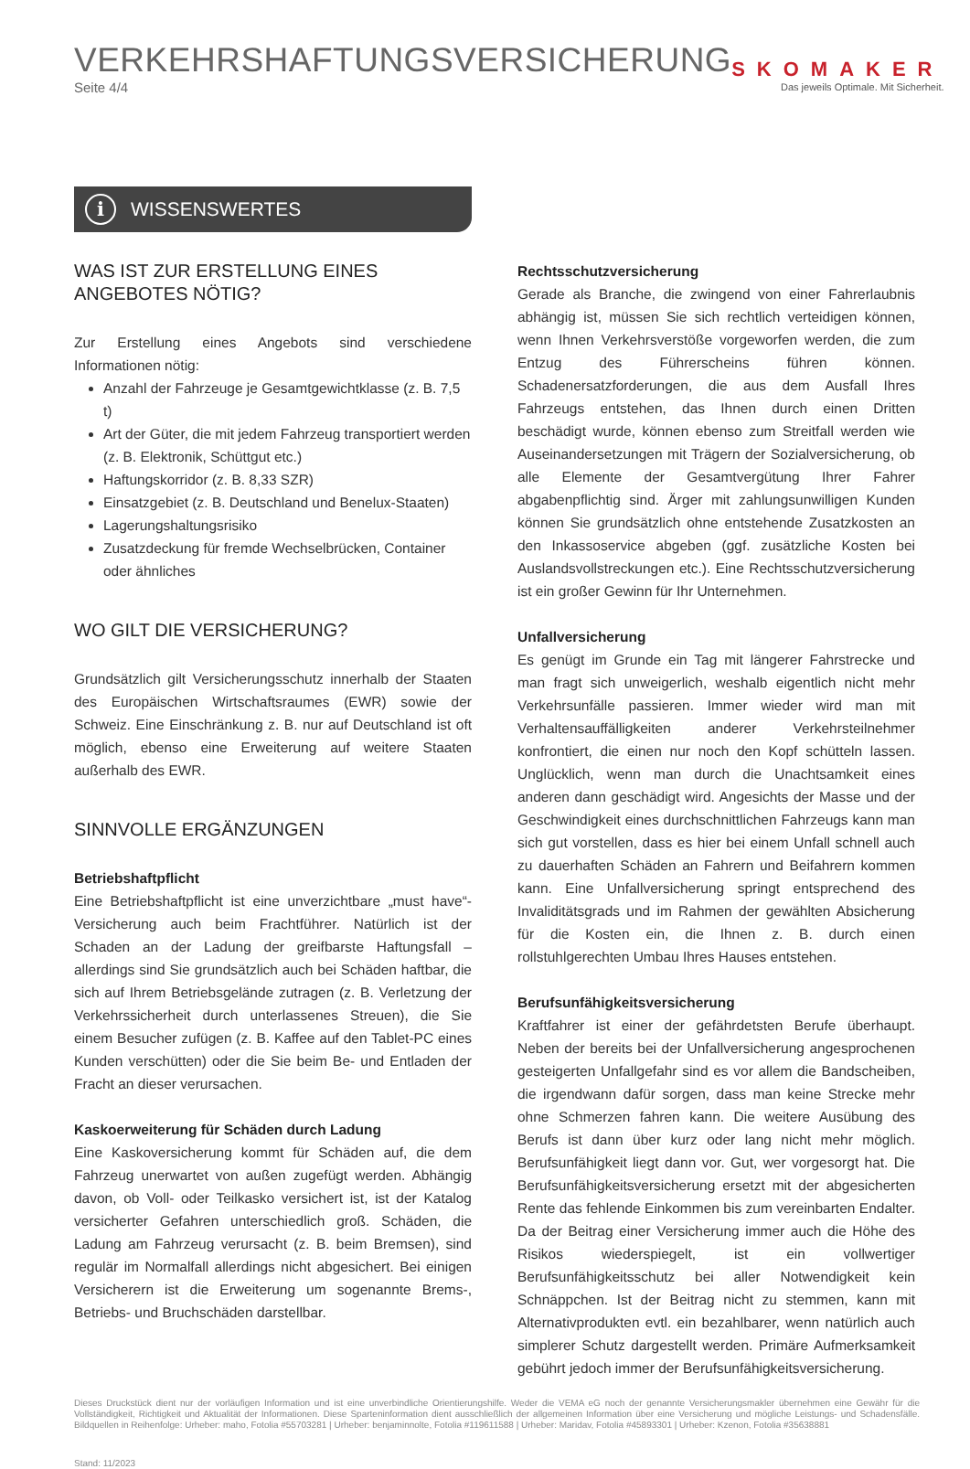VERKEHRSHAFTUNGSVERSICHERUNG
Seite 4/4
SKOMAKER
Das jeweils Optimale. Mit Sicherheit.
i WISSENSWERTES
WAS IST ZUR ERSTELLUNG EINES ANGEBOTES NÖTIG?
Zur Erstellung eines Angebots sind verschiedene Informationen nötig:
Anzahl der Fahrzeuge je Gesamtgewichtklasse (z. B. 7,5 t)
Art der Güter, die mit jedem Fahrzeug transportiert werden (z. B. Elektronik, Schüttgut etc.)
Haftungskorridor (z. B. 8,33 SZR)
Einsatzgebiet (z. B. Deutschland und Benelux-Staaten)
Lagerungshaltungsrisiko
Zusatzdeckung für fremde Wechselbrücken, Container oder ähnliches
WO GILT DIE VERSICHERUNG?
Grundsätzlich gilt Versicherungsschutz innerhalb der Staaten des Europäischen Wirtschaftsraumes (EWR) sowie der Schweiz. Eine Einschränkung z. B. nur auf Deutschland ist oft möglich, ebenso eine Erweiterung auf weitere Staaten außerhalb des EWR.
SINNVOLLE ERGÄNZUNGEN
Betriebshaftpflicht
Eine Betriebshaftpflicht ist eine unverzichtbare „must have“-Versicherung auch beim Frachtführer. Natürlich ist der Schaden an der Ladung der greifbarste Haftungsfall – allerdings sind Sie grundsätzlich auch bei Schäden haftbar, die sich auf Ihrem Betriebsgelände zutragen (z. B. Verletzung der Verkehrssicherheit durch unterlassenes Streuen), die Sie einem Besucher zufügen (z. B. Kaffee auf den Tablet-PC eines Kunden verschütten) oder die Sie beim Be- und Entladen der Fracht an dieser verursachen.
Kaskoerweiterung für Schäden durch Ladung
Eine Kaskoversicherung kommt für Schäden auf, die dem Fahrzeug unerwartet von außen zugefügt werden. Abhängig davon, ob Voll- oder Teilkasko versichert ist, ist der Katalog versicherter Gefahren unterschiedlich groß. Schäden, die Ladung am Fahrzeug verursacht (z. B. beim Bremsen), sind regulär im Normalfall allerdings nicht abgesichert. Bei einigen Versicherern ist die Erweiterung um sogenannte Brems-, Betriebs- und Bruchschäden darstellbar.
Rechtsschutzversicherung
Gerade als Branche, die zwingend von einer Fahrerlaubnis abhängig ist, müssen Sie sich rechtlich verteidigen können, wenn Ihnen Verkehrsverstöße vorgeworfen werden, die zum Entzug des Führerscheins führen können. Schadenersatzforderungen, die aus dem Ausfall Ihres Fahrzeugs entstehen, das Ihnen durch einen Dritten beschädigt wurde, können ebenso zum Streitfall werden wie Auseinandersetzungen mit Trägern der Sozialversicherung, ob alle Elemente der Gesamtvergütung Ihrer Fahrer abgabenpflichtig sind. Ärger mit zahlungsunwilligen Kunden können Sie grundsätzlich ohne entstehende Zusatzkosten an den Inkassoservice abgeben (ggf. zusätzliche Kosten bei Auslandsvollstreckungen etc.). Eine Rechtsschutzversicherung ist ein großer Gewinn für Ihr Unternehmen.
Unfallversicherung
Es genügt im Grunde ein Tag mit längerer Fahrstrecke und man fragt sich unweigerlich, weshalb eigentlich nicht mehr Verkehrsunfälle passieren. Immer wieder wird man mit Verhaltensauffälligkeiten anderer Verkehrsteilnehmer konfrontiert, die einen nur noch den Kopf schütteln lassen. Unglücklich, wenn man durch die Unachtsamkeit eines anderen dann geschädigt wird. Angesichts der Masse und der Geschwindigkeit eines durchschnittlichen Fahrzeugs kann man sich gut vorstellen, dass es hier bei einem Unfall schnell auch zu dauerhaften Schäden an Fahrern und Beifahrern kommen kann. Eine Unfallversicherung springt entsprechend des Invaliditätsgrads und im Rahmen der gewählten Absicherung für die Kosten ein, die Ihnen z. B. durch einen rollstuhlgerechten Umbau Ihres Hauses entstehen.
Berufsunfähigkeitsversicherung
Kraftfahrer ist einer der gefährdetsten Berufe überhaupt. Neben der bereits bei der Unfallversicherung angesprochenen gesteigerten Unfallgefahr sind es vor allem die Bandscheiben, die irgendwann dafür sorgen, dass man keine Strecke mehr ohne Schmerzen fahren kann. Die weitere Ausübung des Berufs ist dann über kurz oder lang nicht mehr möglich. Berufsunfähigkeit liegt dann vor. Gut, wer vorgesorgt hat. Die Berufsunfähigkeitsversicherung ersetzt mit der abgesicherten Rente das fehlende Einkommen bis zum vereinbarten Endalter. Da der Beitrag einer Versicherung immer auch die Höhe des Risikos wiederspiegelt, ist ein vollwertiger Berufsunfähigkeitsschutz bei aller Notwendigkeit kein Schnäppchen. Ist der Beitrag nicht zu stemmen, kann mit Alternativprodukten evtl. ein bezahlbarer, wenn natürlich auch simplerer Schutz dargestellt werden. Primäre Aufmerksamkeit gebührt jedoch immer der Berufsunfähigkeitsversicherung.
Dieses Druckstück dient nur der vorläufigen Information und ist eine unverbindliche Orientierungshilfe. Weder die VEMA eG noch der genannte Versicherungsmakler übernehmen eine Gewähr für die Vollständigkeit, Richtigkeit und Aktualität der Informationen. Diese Sparteninformation dient ausschließlich der allgemeinen Information über eine Versicherung und mögliche Leistungs- und Schadensfälle. Bildquellen in Reihenfolge: Urheber: maho, Fotolia #55703281 | Urheber: benjaminnolte, Fotolia #119611588 | Urheber: Maridav, Fotolia #45893301 | Urheber: Kzenon, Fotolia #35638881
Stand: 11/2023